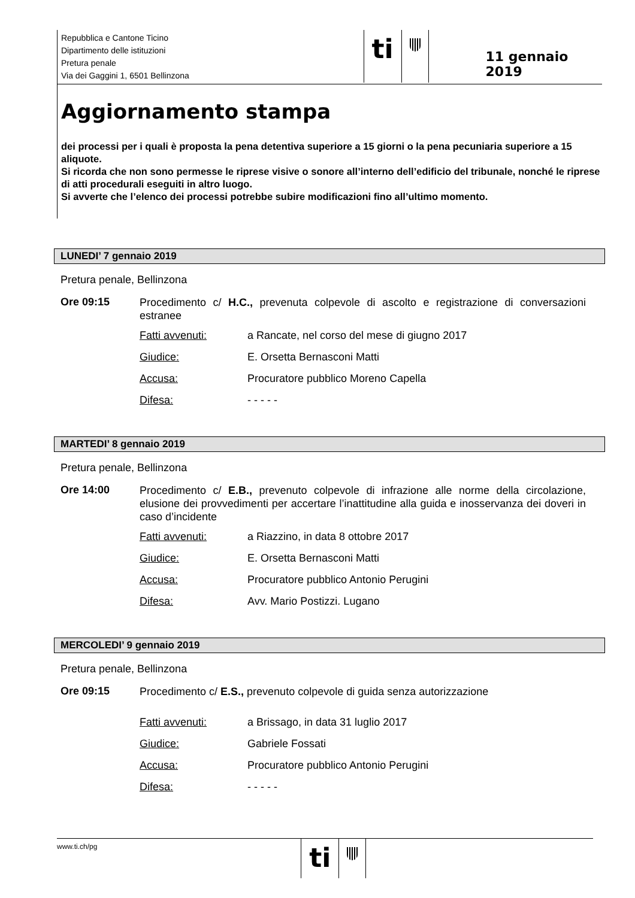Repubblica e Cantone Ticino
Dipartimento delle istituzioni
Pretura penale
Via dei Gaggini 1, 6501 Bellinzona
ti
11 gennaio 2019
Aggiornamento stampa
dei processi per i quali è proposta la pena detentiva superiore a 15 giorni o la pena pecuniaria superiore a 15 aliquote.
Si ricorda che non sono permesse le riprese visive o sonore all’interno dell’edificio del tribunale, nonché le riprese di atti procedurali eseguiti in altro luogo.
Si avverte che l’elenco dei processi potrebbe subire modificazioni fino all’ultimo momento.
LUNEDI’ 7 gennaio 2019
Pretura penale, Bellinzona
Ore 09:15
Procedimento c/ H.C., prevenuta colpevole di ascolto e registrazione di conversazioni estranee
Fatti avvenuti: a Rancate, nel corso del mese di giugno 2017
Giudice: E. Orsetta Bernasconi Matti
Accusa: Procuratore pubblico Moreno Capella
Difesa: - - - - -
MARTEDI’ 8 gennaio 2019
Pretura penale, Bellinzona
Ore 14:00
Procedimento c/ E.B., prevenuto colpevole di infrazione alle norme della circolazione, elusione dei provvedimenti per accertare l’inattitudine alla guida e inosservanza dei doveri in caso d’incidente
Fatti avvenuti: a Riazzino, in data 8 ottobre 2017
Giudice: E. Orsetta Bernasconi Matti
Accusa: Procuratore pubblico Antonio Perugini
Difesa: Avv. Mario Postizzi. Lugano
MERCOLEDI’ 9 gennaio 2019
Pretura penale, Bellinzona
Ore 09:15
Procedimento c/ E.S., prevenuto colpevole di guida senza autorizzazione
Fatti avvenuti: a Brissago, in data 31 luglio 2017
Giudice: Gabriele Fossati
Accusa: Procuratore pubblico Antonio Perugini
Difesa: - - - - -
www.ti.ch/pg
ti